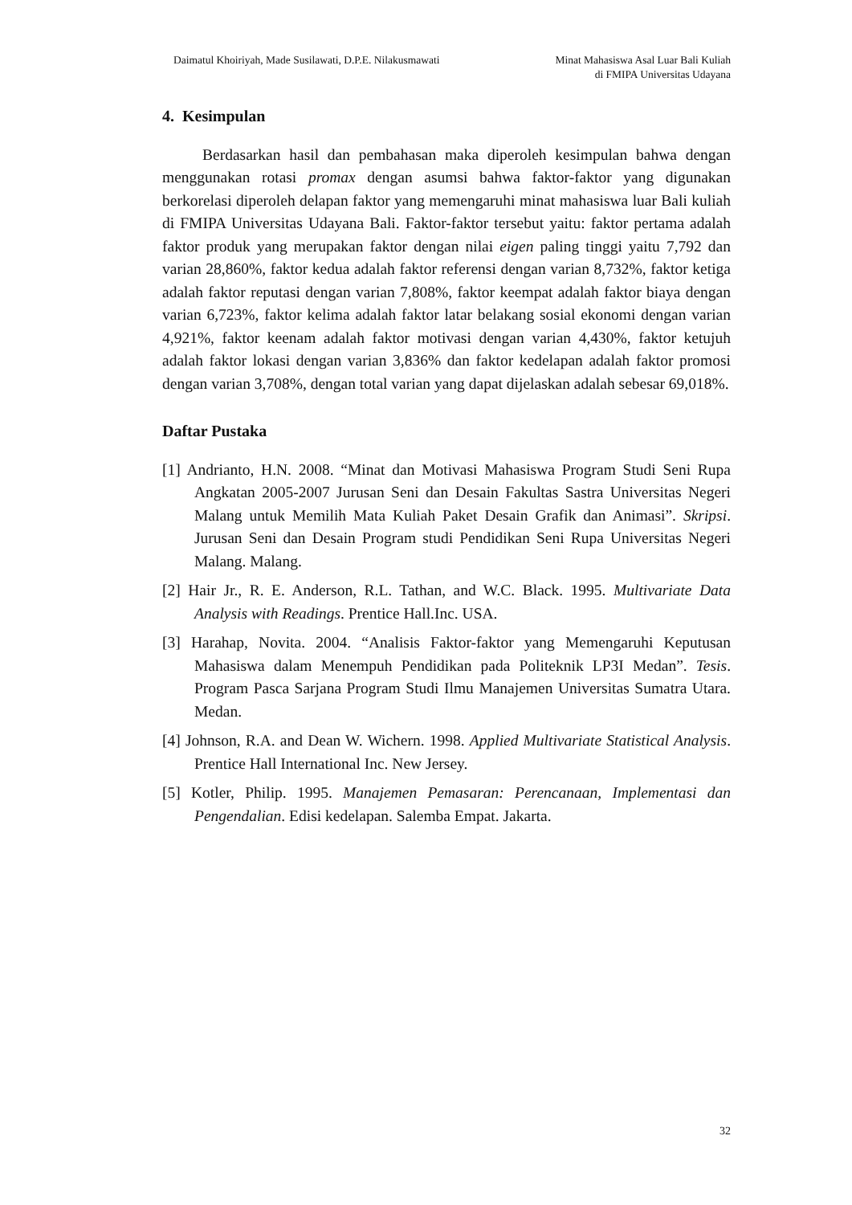Daimatul Khoiriyah, Made Susilawati, D.P.E. Nilakusmawati
Minat Mahasiswa Asal Luar Bali Kuliah
di FMIPA Universitas Udayana
4. Kesimpulan
Berdasarkan hasil dan pembahasan maka diperoleh kesimpulan bahwa dengan menggunakan rotasi promax dengan asumsi bahwa faktor-faktor yang digunakan berkorelasi diperoleh delapan faktor yang memengaruhi minat mahasiswa luar Bali kuliah di FMIPA Universitas Udayana Bali. Faktor-faktor tersebut yaitu: faktor pertama adalah faktor produk yang merupakan faktor dengan nilai eigen paling tinggi yaitu 7,792 dan varian 28,860%, faktor kedua adalah faktor referensi dengan varian 8,732%, faktor ketiga adalah faktor reputasi dengan varian 7,808%, faktor keempat adalah faktor biaya dengan varian 6,723%, faktor kelima adalah faktor latar belakang sosial ekonomi dengan varian 4,921%, faktor keenam adalah faktor motivasi dengan varian 4,430%, faktor ketujuh adalah faktor lokasi dengan varian 3,836% dan faktor kedelapan adalah faktor promosi dengan varian 3,708%, dengan total varian yang dapat dijelaskan adalah sebesar 69,018%.
Daftar Pustaka
[1] Andrianto, H.N. 2008. “Minat dan Motivasi Mahasiswa Program Studi Seni Rupa Angkatan 2005-2007 Jurusan Seni dan Desain Fakultas Sastra Universitas Negeri Malang untuk Memilih Mata Kuliah Paket Desain Grafik dan Animasi”. Skripsi. Jurusan Seni dan Desain Program studi Pendidikan Seni Rupa Universitas Negeri Malang. Malang.
[2] Hair Jr., R. E. Anderson, R.L. Tathan, and W.C. Black. 1995. Multivariate Data Analysis with Readings. Prentice Hall.Inc. USA.
[3] Harahap, Novita. 2004. “Analisis Faktor-faktor yang Memengaruhi Keputusan Mahasiswa dalam Menempuh Pendidikan pada Politeknik LP3I Medan”. Tesis. Program Pasca Sarjana Program Studi Ilmu Manajemen Universitas Sumatra Utara. Medan.
[4] Johnson, R.A. and Dean W. Wichern. 1998. Applied Multivariate Statistical Analysis. Prentice Hall International Inc. New Jersey.
[5] Kotler, Philip. 1995. Manajemen Pemasaran: Perencanaan, Implementasi dan Pengendalian. Edisi kedelapan. Salemba Empat. Jakarta.
32